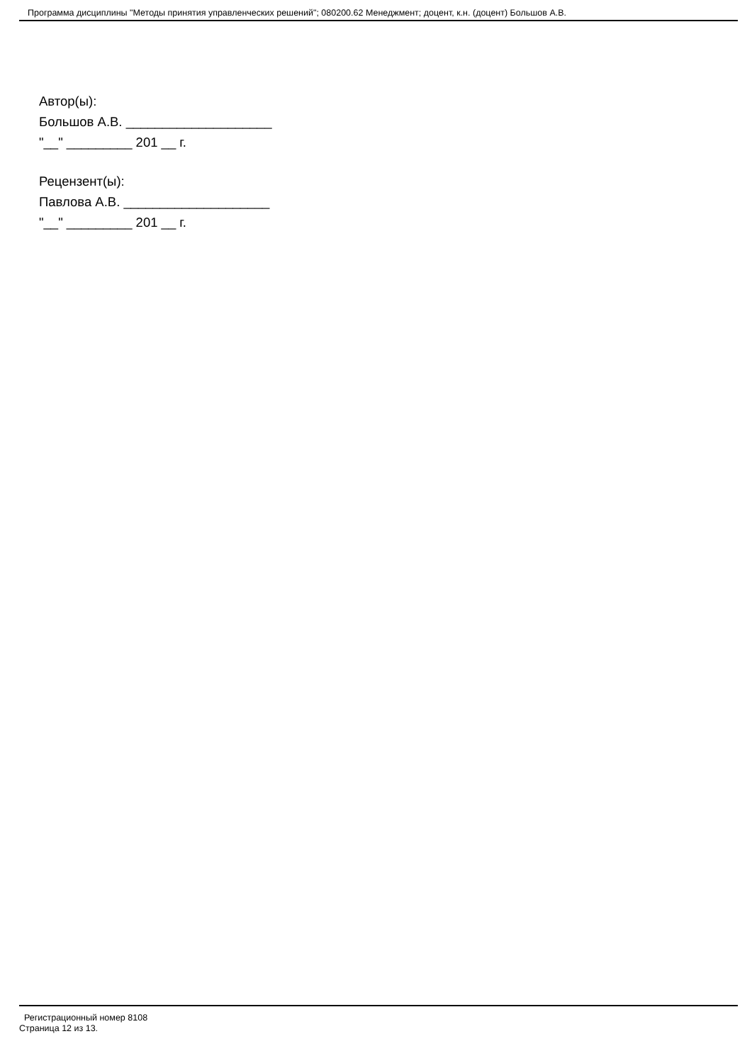Программа дисциплины "Методы принятия управленческих решений"; 080200.62 Менеджмент; доцент, к.н. (доцент) Большов А.В.
Автор(ы):
Большов А.В. ____________________
"__" _________ 201 __ г.
Рецензент(ы):
Павлова А.В. ____________________
"__" _________ 201 __ г.
Регистрационный номер 8108
Страница 12 из 13.